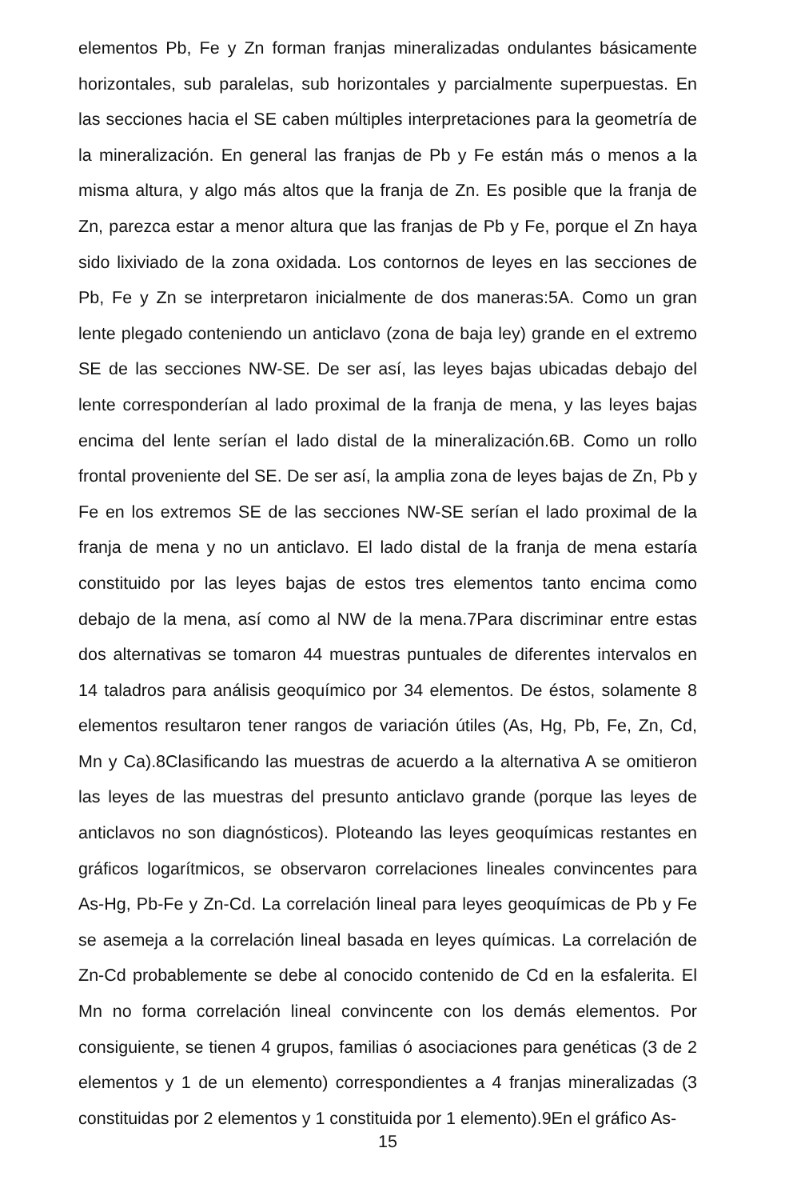elementos Pb, Fe y Zn forman franjas mineralizadas ondulantes básicamente horizontales, sub paralelas, sub horizontales y parcialmente superpuestas. En las secciones hacia el SE caben múltiples interpretaciones para la geometría de la mineralización. En general las franjas de Pb y Fe están más o menos a la misma altura, y algo más altos que la franja de Zn. Es posible que la franja de Zn, parezca estar a menor altura que las franjas de Pb y Fe, porque el Zn haya sido lixiviado de la zona oxidada. Los contornos de leyes en las secciones de Pb, Fe y Zn se interpretaron inicialmente de dos maneras:5A. Como un gran lente plegado conteniendo un anticlavo (zona de baja ley) grande en el extremo SE de las secciones NW-SE. De ser así, las leyes bajas ubicadas debajo del lente corresponderían al lado proximal de la franja de mena, y las leyes bajas encima del lente serían el lado distal de la mineralización.6B. Como un rollo frontal proveniente del SE. De ser así, la amplia zona de leyes bajas de Zn, Pb y Fe en los extremos SE de las secciones NW-SE serían el lado proximal de la franja de mena y no un anticlavo. El lado distal de la franja de mena estaría constituido por las leyes bajas de estos tres elementos tanto encima como debajo de la mena, así como al NW de la mena.7Para discriminar entre estas dos alternativas se tomaron 44 muestras puntuales de diferentes intervalos en 14 taladros para análisis geoquímico por 34 elementos. De éstos, solamente 8 elementos resultaron tener rangos de variación útiles (As, Hg, Pb, Fe, Zn, Cd, Mn y Ca).8Clasificando las muestras de acuerdo a la alternativa A se omitieron las leyes de las muestras del presunto anticlavo grande (porque las leyes de anticlavos no son diagnósticos). Ploteando las leyes geoquímicas restantes en gráficos logarítmicos, se observaron correlaciones lineales convincentes para As-Hg, Pb-Fe y Zn-Cd. La correlación lineal para leyes geoquímicas de Pb y Fe se asemeja a la correlación lineal basada en leyes químicas. La correlación de Zn-Cd probablemente se debe al conocido contenido de Cd en la esfalerita. El Mn no forma correlación lineal convincente con los demás elementos. Por consiguiente, se tienen 4 grupos, familias ó asociaciones para genéticas (3 de 2 elementos y 1 de un elemento) correspondientes a 4 franjas mineralizadas (3 constituidas por 2 elementos y 1 constituida por 1 elemento).9En el gráfico As-
15